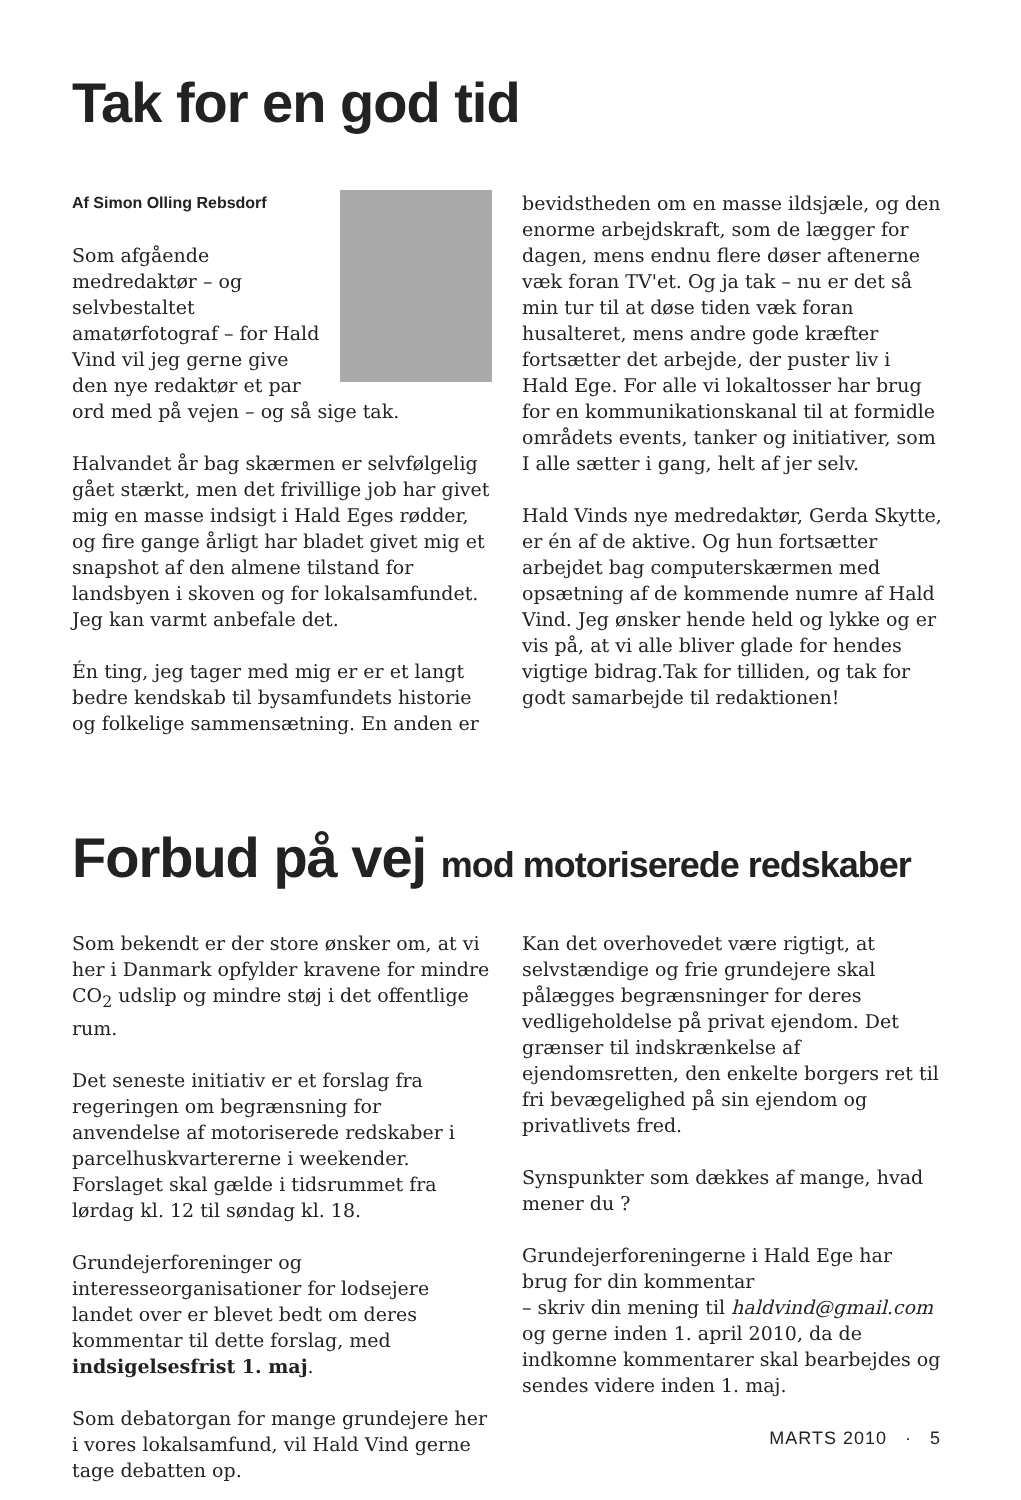Tak for en god tid
Af Simon Olling Rebsdorf
Som afgående medredaktør – og selvbestaltet amatørfotograf – for Hald Vind vil jeg gerne give den nye redaktør et par ord med på vejen – og så sige tak.
Halvandet år bag skærmen er selvfølgelig gået stærkt, men det frivillige job har givet mig en masse indsigt i Hald Eges rødder, og fire gange årligt har bladet givet mig et snapshot af den almene tilstand for landsbyen i skoven og for lokalsamfundet. Jeg kan varmt anbefale det.
Én ting, jeg tager med mig er er et langt bedre kendskab til bysamfundets historie og folkelige sammensætning. En anden er
bevidstheden om en masse ildsjæle, og den enorme arbejdskraft, som de lægger for dagen, mens endnu flere døser aftenerne væk foran TV'et. Og ja tak – nu er det så min tur til at døse tiden væk foran husalteret, mens andre gode kræfter fortsætter det arbejde, der puster liv i Hald Ege. For alle vi lokaltosser har brug for en kommunikationskanal til at formidle områdets events, tanker og initiativer, som I alle sætter i gang, helt af jer selv.
Hald Vinds nye medredaktør, Gerda Skytte, er én af de aktive. Og hun fortsætter arbejdet bag computerskærmen med opsætning af de kommende numre af Hald Vind. Jeg ønsker hende held og lykke og er vis på, at vi alle bliver glade for hendes vigtige bidrag.Tak for tilliden, og tak for godt samarbejde til redaktionen!
Forbud på vej mod motoriserede redskaber
Som bekendt er der store ønsker om, at vi her i Danmark opfylder kravene for mindre CO<sub>2</sub> udslip og mindre støj i det offentlige rum.
Det seneste initiativ er et forslag fra regeringen om begrænsning for anvendelse af motoriserede redskaber i parcelhuskvartererne i weekender. Forslaget skal gælde i tidsrummet fra lørdag kl. 12 til søndag kl. 18.
Grundejerforeninger og interesseorganisationer for lodsejere landet over er blevet bedt om deres kommentar til dette forslag, med indsigelsesfrist 1. maj.
Som debatorgan for mange grundejere her i vores lokalsamfund, vil Hald Vind gerne tage debatten op.
Kan det overhovedet være rigtigt, at selvstændige og frie grundejere skal pålægges begrænsninger for deres vedligeholdelse på privat ejendom. Det grænser til indskrænkelse af ejendomsretten, den enkelte borgers ret til fri bevægelighed på sin ejendom og privatlivets fred.
Synspunkter som dækkes af mange, hvad mener du ?
Grundejerforeningerne i Hald Ege har brug for din kommentar
– skriv din mening til haldvind@gmail.com og gerne inden 1. april 2010, da de indkomne kommentarer skal bearbejdes og sendes videre inden 1. maj.
MARTS 2010 · 5